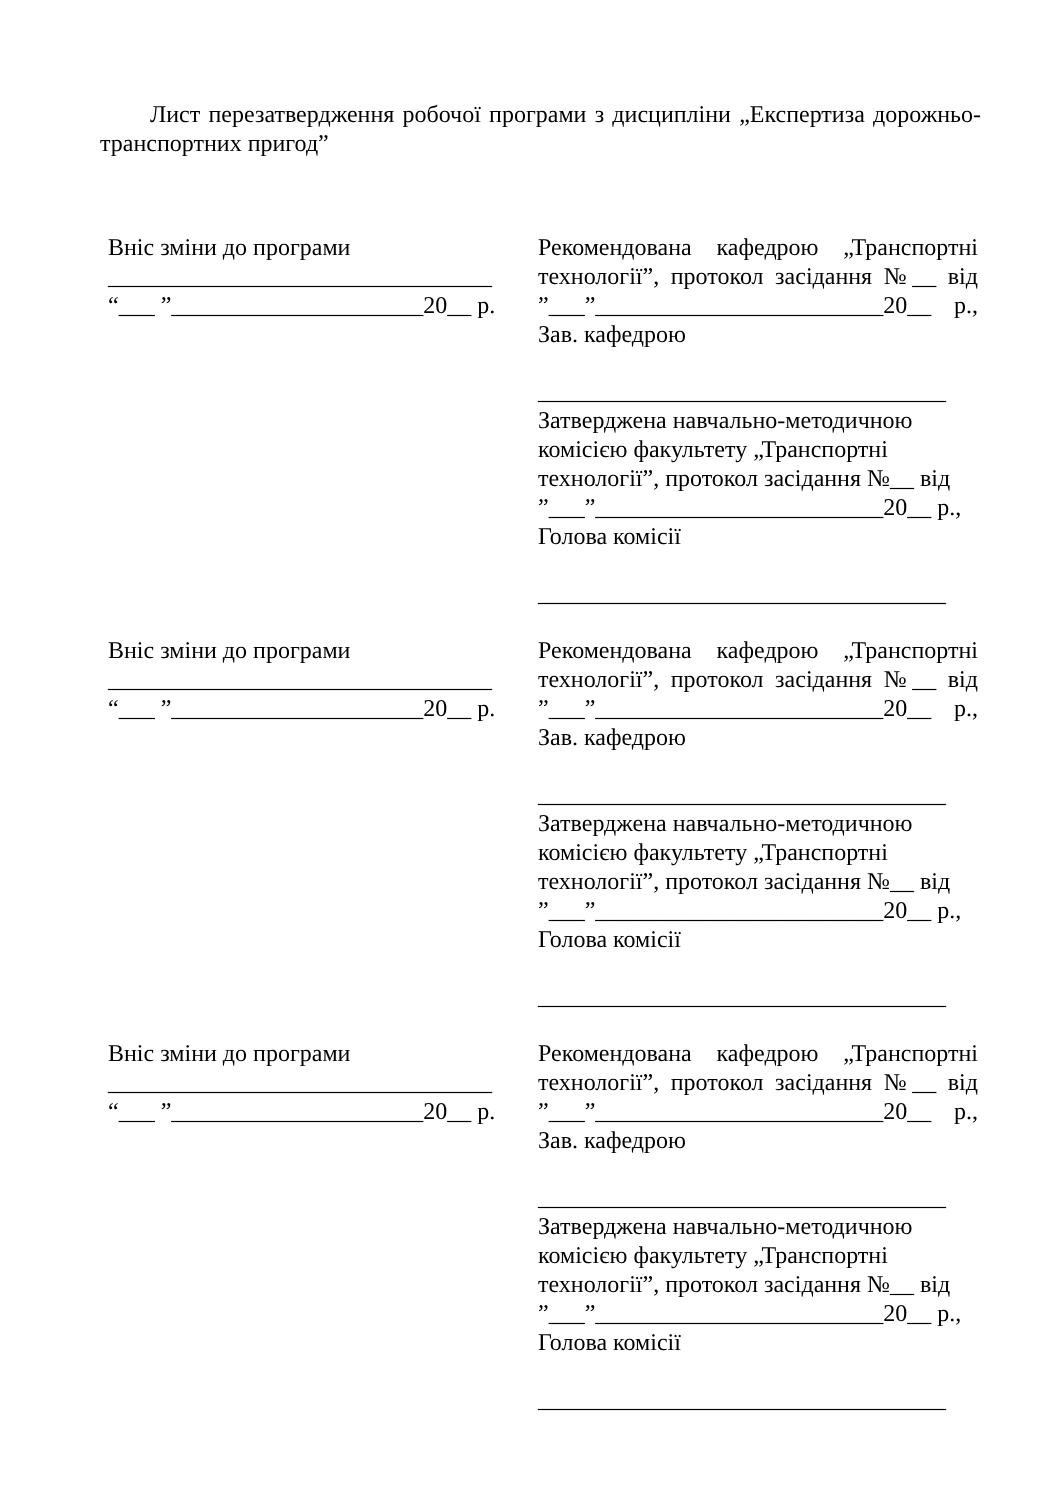Лист перезатвердження робочої програми з дисципліни „Експертиза дорожньо-транспортних пригод”
Вніс зміни до програми
________________________________
“___ ”_____________________20__ р.
Рекомендована кафедрою „Транспортні технології”, протокол засідання №__ від ”___”________________________20__ р., Зав. кафедрою
__________________________________
Затверджена навчально-методичною комісією факультету „Транспортні технології”, протокол засідання №__ від ”___”________________________20__ р., Голова комісії
__________________________________
Вніс зміни до програми
________________________________
“___ ”_____________________20__ р.
Рекомендована кафедрою „Транспортні технології”, протокол засідання №__ від ”___”________________________20__ р., Зав. кафедрою
__________________________________
Затверджена навчально-методичною комісією факультету „Транспортні технології”, протокол засідання №__ від ”___”________________________20__ р., Голова комісії
__________________________________
Вніс зміни до програми
________________________________
“___ ”_____________________20__ р.
Рекомендована кафедрою „Транспортні технології”, протокол засідання №__ від ”___”________________________20__ р., Зав. кафедрою
__________________________________
Затверджена навчально-методичною комісією факультету „Транспортні технології”, протокол засідання №__ від ”___”________________________20__ р., Голова комісії
__________________________________